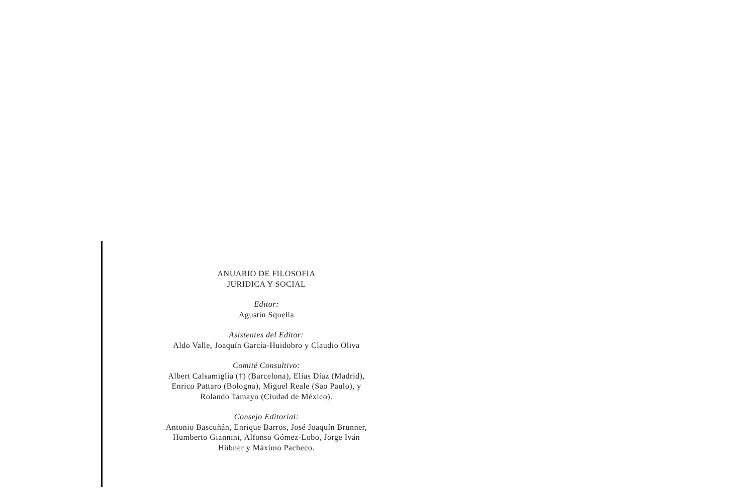ANUARIO DE FILOSOFIA
JURIDICA Y SOCIAL
Editor:
Agustín Squella
Asistentes del Editor:
Aldo Valle, Joaquín García-Huidobro y Claudio Oliva
Comité Consultivo:
Albert Calsamiglia (†) (Barcelona), Elías Díaz (Madrid), Enrico Pattaro (Bologna), Miguel Reale (Sao Paulo), y Rolando Tamayo (Ciudad de México).
Consejo Editorial:
Antonio Bascuñán, Enrique Barros, José Joaquín Brunner, Humberto Giannini, Alfonso Gómez-Lobo, Jorge Iván Hübner y Máximo Pacheco.